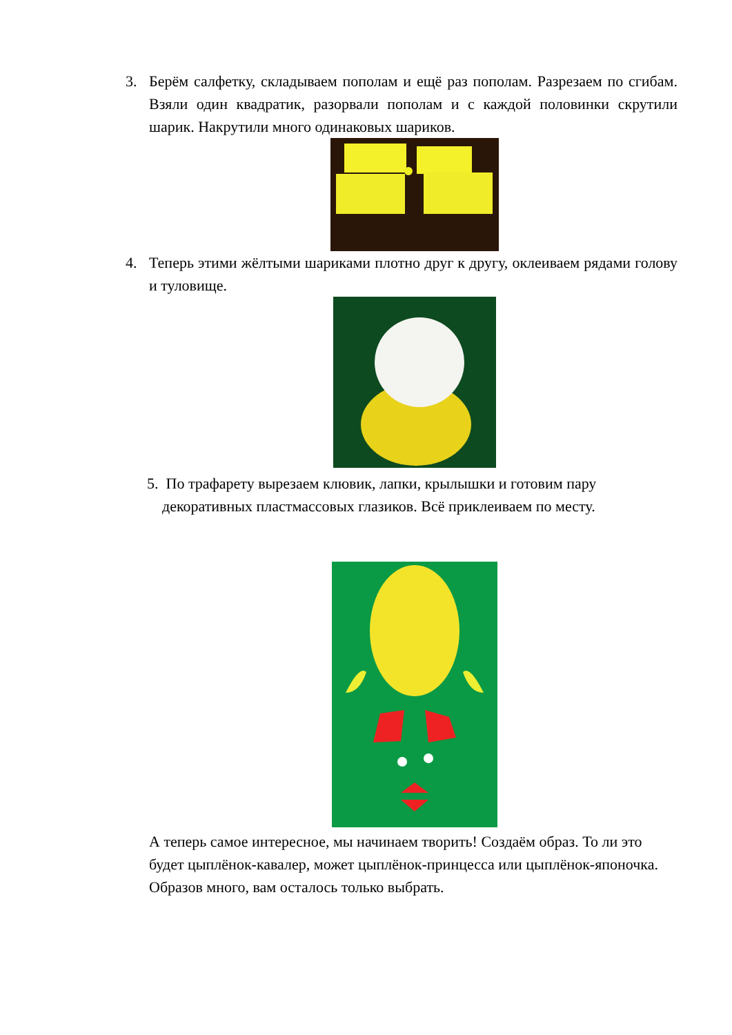3. Берём салфетку, складываем пополам и ещё раз пополам. Разрезаем по сгибам. Взяли один квадратик, разорвали пополам и с каждой половинки скрутили шарик. Накрутили много одинаковых шариков.
4. Теперь этими жёлтыми шариками плотно друг к другу, оклеиваем рядами голову и туловище.
5. По трафарету вырезаем клювик, лапки, крылышки и готовим пару
декоративных пластмассовых глазиков. Всё приклеиваем по месту.
А теперь самое интересное, мы начинаем творить! Создаём образ. То ли это будет цыплёнок-кавалер, может цыплёнок-принцесса или цыплёнок-японочка. Образов много, вам осталось только выбрать.